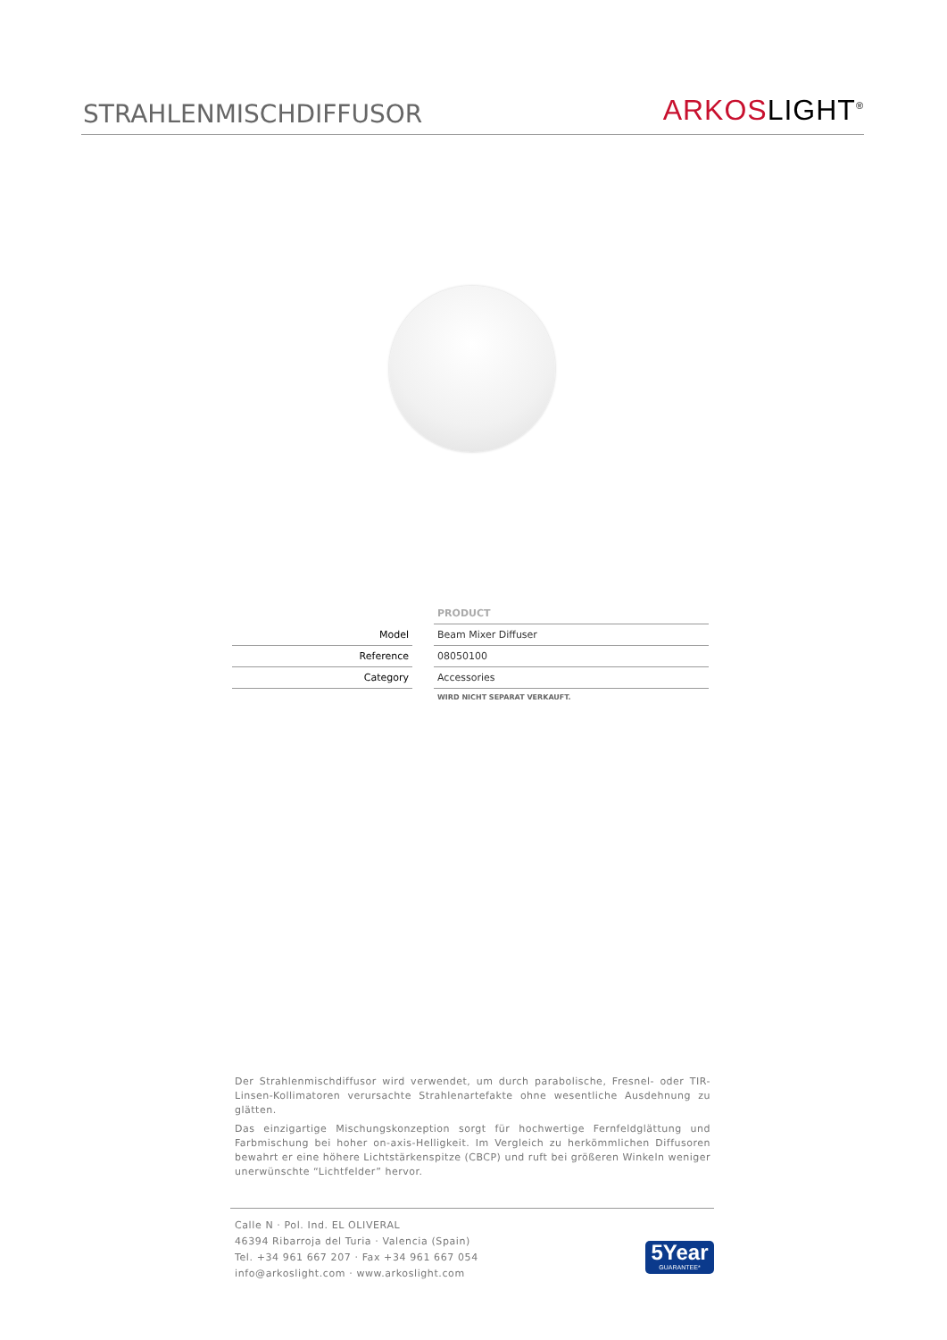STRAHLENMISCHDIFFUSOR
ARKOSLIGHT<sup>®</sup>
| | | PRODUCT |
| Model | | Beam Mixer Diffuser |
| Reference | | 08050100 |
| Category | | Accessories |
| | | WIRD NICHT SEPARAT VERKAUFT. |
Der Strahlenmischdiffusor wird verwendet, um durch parabolische, Fresnel- oder TIR-Linsen-Kollimatoren verursachte Strahlenartefakte ohne wesentliche Ausdehnung zu glätten.
Das einzigartige Mischungskonzeption sorgt für hochwertige Fernfeldglättung und Farbmischung bei hoher on-axis-Helligkeit. Im Vergleich zu herkömmlichen Diffusoren bewahrt er eine höhere Lichtstärkenspitze (CBCP) und ruft bei größeren Winkeln weniger unerwünschte “Lichtfelder” hervor.
Calle N · Pol. Ind. EL OLIVERAL
46394 Ribarroja del Turia · Valencia (Spain)
Tel. +34 961 667 207 · Fax +34 961 667 054
info@arkoslight.com · www.arkoslight.com
5Year
GUARANTEE*